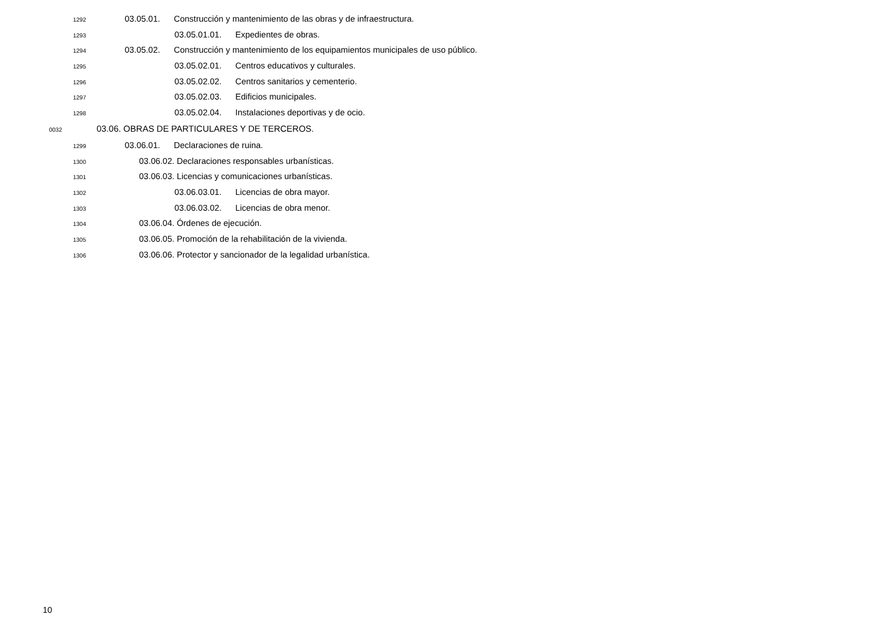1292 03.05.01. Construcción y mantenimiento de las obras y de infraestructura.
1293 03.05.01.01. Expedientes de obras.
1294 03.05.02. Construcción y mantenimiento de los equipamientos municipales de uso público.
1295 03.05.02.01. Centros educativos y culturales.
1296 03.05.02.02. Centros sanitarios y cementerio.
1297 03.05.02.03. Edificios municipales.
1298 03.05.02.04. Instalaciones deportivas y de ocio.
0032 03.06. OBRAS DE PARTICULARES Y DE TERCEROS.
1299 03.06.01. Declaraciones de ruina.
1300 03.06.02. Declaraciones responsables urbanísticas.
1301 03.06.03. Licencias y comunicaciones urbanísticas.
1302 03.06.03.01. Licencias de obra mayor.
1303 03.06.03.02. Licencias de obra menor.
1304 03.06.04. Órdenes de ejecución.
1305 03.06.05. Promoción de la rehabilitación de la vivienda.
1306 03.06.06. Protector y sancionador de la legalidad urbanística.
10